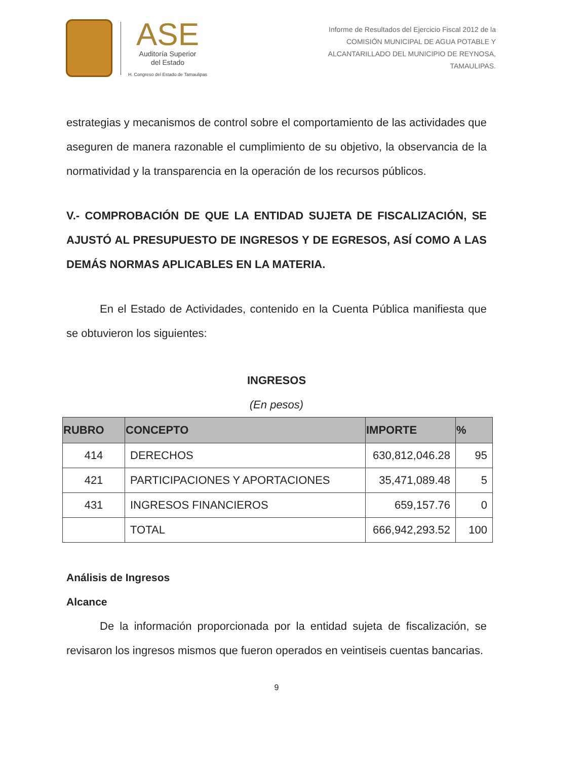ASE
Auditoría Superior
del Estado
H. Congreso del Estado de Tamaulipas
Informe de Resultados del Ejercicio Fiscal 2012 de la
COMISIÓN MUNICIPAL DE AGUA POTABLE Y
ALCANTARILLADO DEL MUNICIPIO DE REYNOSA,
TAMAULIPAS.
estrategias y mecanismos de control sobre el comportamiento de las actividades que aseguren de manera razonable el cumplimiento de su objetivo, la observancia de la normatividad y la transparencia en la operación de los recursos públicos.
V.- COMPROBACIÓN DE QUE LA ENTIDAD SUJETA DE FISCALIZACIÓN, SE AJUSTÓ AL PRESUPUESTO DE INGRESOS Y DE EGRESOS, ASÍ COMO A LAS DEMÁS NORMAS APLICABLES EN LA MATERIA.
En el Estado de Actividades, contenido en la Cuenta Pública manifiesta que se obtuvieron los siguientes:
INGRESOS
(En pesos)
| RUBRO | CONCEPTO | IMPORTE | % |
| --- | --- | --- | --- |
| 414 | DERECHOS | 630,812,046.28 | 95 |
| 421 | PARTICIPACIONES Y APORTACIONES | 35,471,089.48 | 5 |
| 431 | INGRESOS FINANCIEROS | 659,157.76 | 0 |
| | TOTAL | 666,942,293.52 | 100 |
Análisis de Ingresos
Alcance
De la información proporcionada por la entidad sujeta de fiscalización, se revisaron los ingresos mismos que fueron operados en veintiseis cuentas bancarias.
9